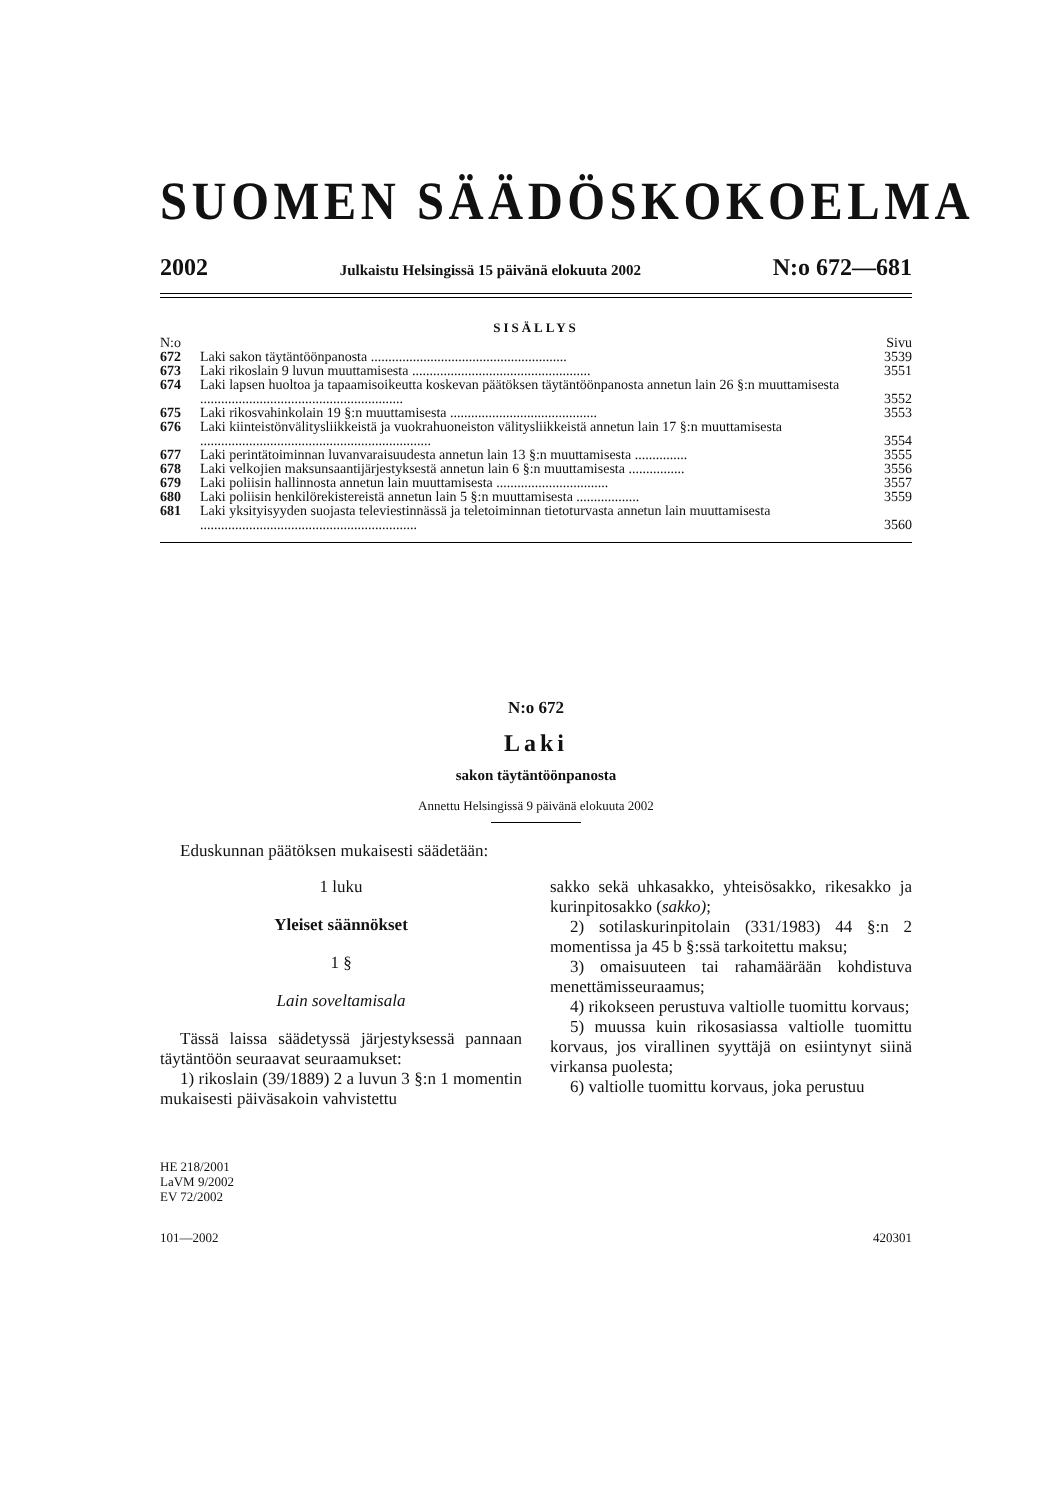SUOMEN SÄÄDÖSKOKOELMA
2002 Julkaistu Helsingissä 15 päivänä elokuuta 2002 N:o 672—681
SISÄLLYS
| N:o | | Sivu |
| 672 | Laki sakon täytäntöönpanosta ........................................................ | 3539 |
| 673 | Laki rikoslain 9 luvun muuttamisesta ................................................... | 3551 |
| 674 | Laki lapsen huoltoa ja tapaamisoikeutta koskevan päätöksen täytäntöönpanosta annetun lain 26 §:n muuttamisesta .......................................................... | 3552 |
| 675 | Laki rikosvahinkolain 19 §:n muuttamisesta .......................................... | 3553 |
| 676 | Laki kiinteistönvälitysliikkeistä ja vuokrahuoneiston välitysliikkeistä annetun lain 17 §:n muuttamisesta .................................................................. | 3554 |
| 677 | Laki perintätoiminnan luvanvaraisuudesta annetun lain 13 §:n muuttamisesta ............... | 3555 |
| 678 | Laki velkojien maksunsaantijärjestyksestä annetun lain 6 §:n muuttamisesta ................ | 3556 |
| 679 | Laki poliisin hallinnosta annetun lain muuttamisesta ................................ | 3557 |
| 680 | Laki poliisin henkilörekistereistä annetun lain 5 §:n muuttamisesta .................. | 3559 |
| 681 | Laki yksityisyyden suojasta televiestinnässä ja teletoiminnan tietoturvasta annetun lain muuttamisesta .............................................................. | 3560 |
N:o 672
Laki
sakon täytäntöönpanosta
Annettu Helsingissä 9 päivänä elokuuta 2002
Eduskunnan päätöksen mukaisesti säädetään:
1 luku
Yleiset säännökset
1 §
Lain soveltamisala
Tässä laissa säädetyssä järjestyksessä pannaan täytäntöön seuraavat seuraamukset:
1) rikoslain (39/1889) 2 a luvun 3 §:n 1 momentin mukaisesti päiväsakoin vahvistettu
sakko sekä uhkasakko, yhteisösakko, rikesakko ja kurinpitosakko (sakko);
2) sotilaskurinpitolain (331/1983) 44 §:n 2 momentissa ja 45 b §:ssä tarkoitettu maksu;
3) omaisuuteen tai rahamäärään kohdistuva menettämisseuraamus;
4) rikokseen perustuva valtiolle tuomittu korvaus;
5) muussa kuin rikosasiassa valtiolle tuomittu korvaus, jos virallinen syyttäjä on esiintynyt siinä virkansa puolesta;
6) valtiolle tuomittu korvaus, joka perustuu
HE 218/2001
LaVM 9/2002
EV 72/2002
101—2002 420301